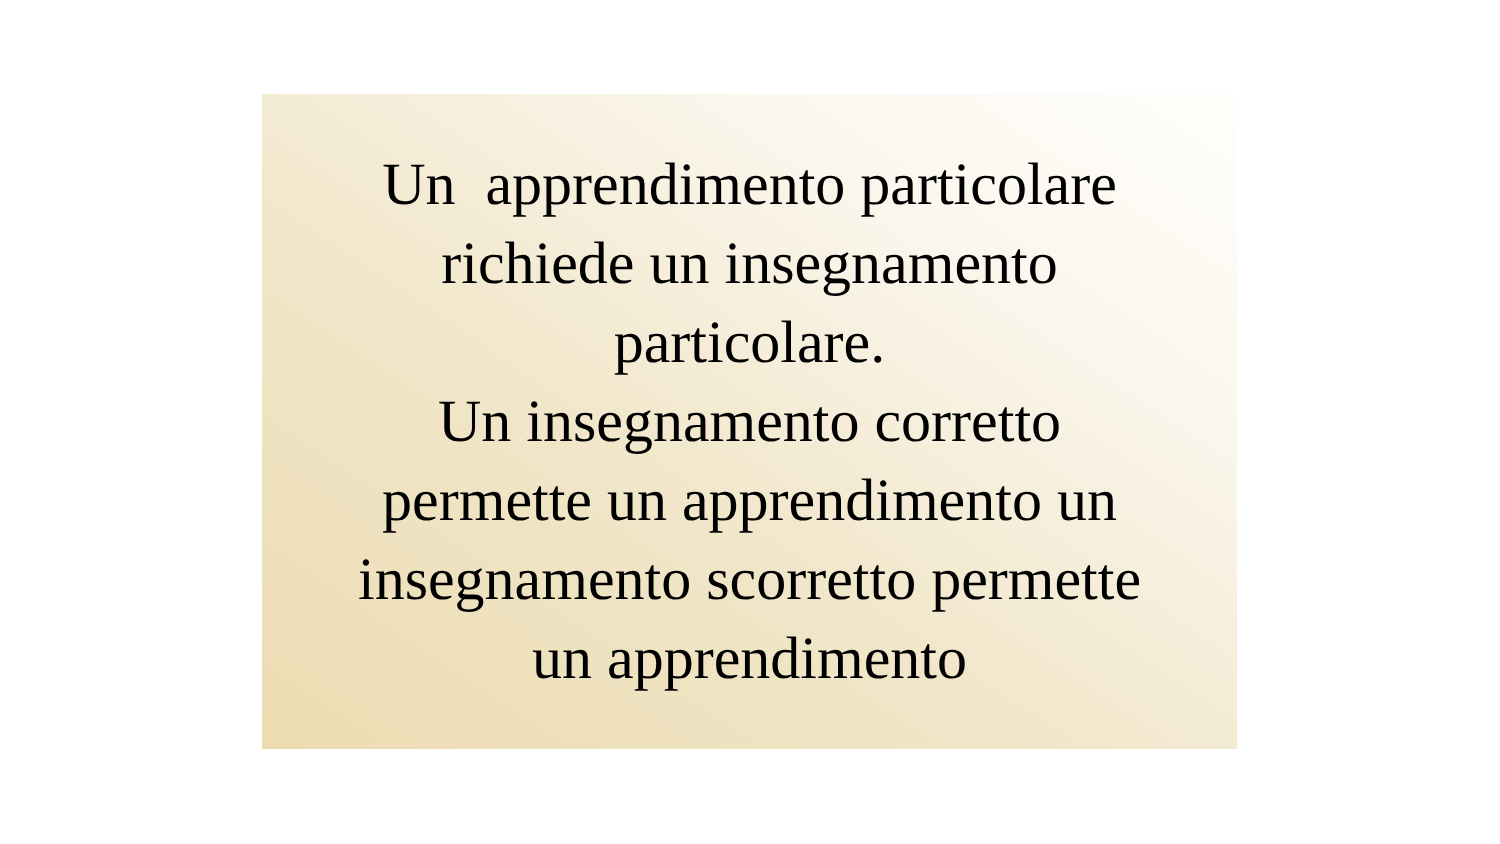Un apprendimento particolare
richiede un insegnamento
particolare.
Un insegnamento corretto
permette un apprendimento un
insegnamento scorretto permette
un apprendimento